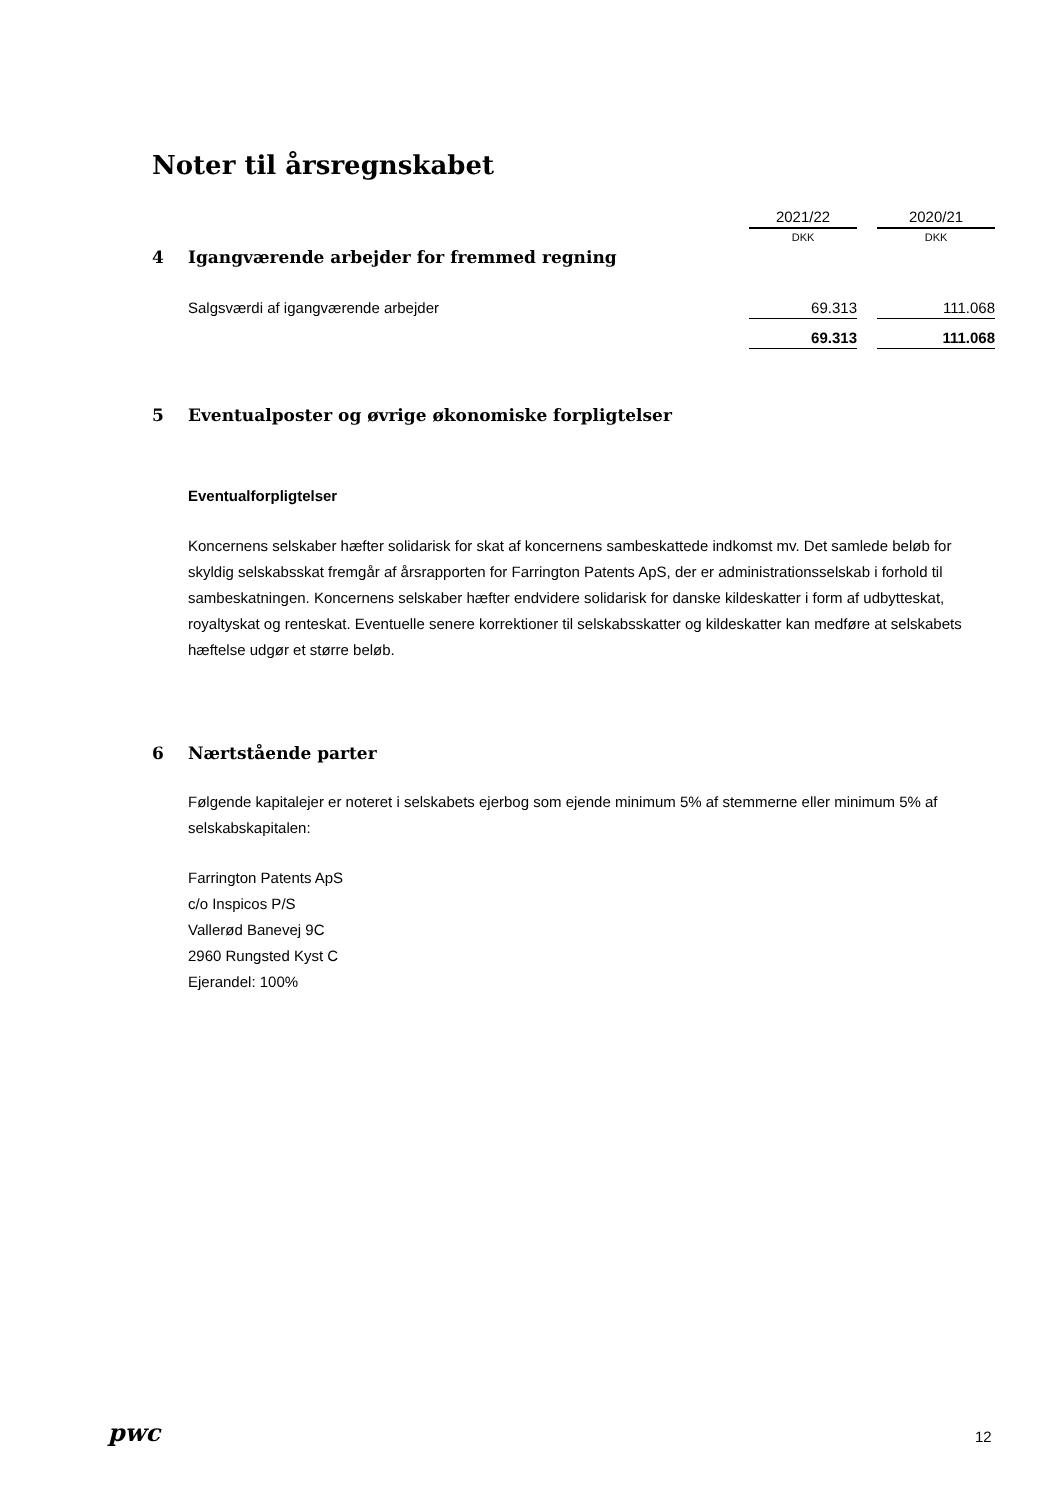Noter til årsregnskabet
| | 2021/22 | | 2020/21 |
| --- | --- | --- | --- |
| | DKK | | DKK |
| 4 Igangværende arbejder for fremmed regning | | | |
| Salgsværdi af igangværende arbejder | 69.313 | | 111.068 |
| | 69.313 | | 111.068 |
5 Eventualposter og øvrige økonomiske forpligtelser
Eventualforpligtelser
Koncernens selskaber hæfter solidarisk for skat af koncernens sambeskattede indkomst mv. Det samlede beløb for skyldig selskabsskat fremgår af årsrapporten for Farrington Patents ApS, der er administrationsselskab i forhold til sambeskatningen. Koncernens selskaber hæfter endvidere solidarisk for danske kildeskatter i form af udbytteskat, royaltyskat og renteskat. Eventuelle senere korrektioner til selskabsskatter og kildeskatter kan medføre at selskabets hæftelse udgør et større beløb.
6 Nærtstående parter
Følgende kapitalejer er noteret i selskabets ejerbog som ejende minimum 5% af stemmerne eller minimum 5% af selskabskapitalen:
Farrington Patents ApS
c/o Inspicos P/S
Vallerød Banevej 9C
2960 Rungsted Kyst C
Ejerandel: 100%
pwc 12